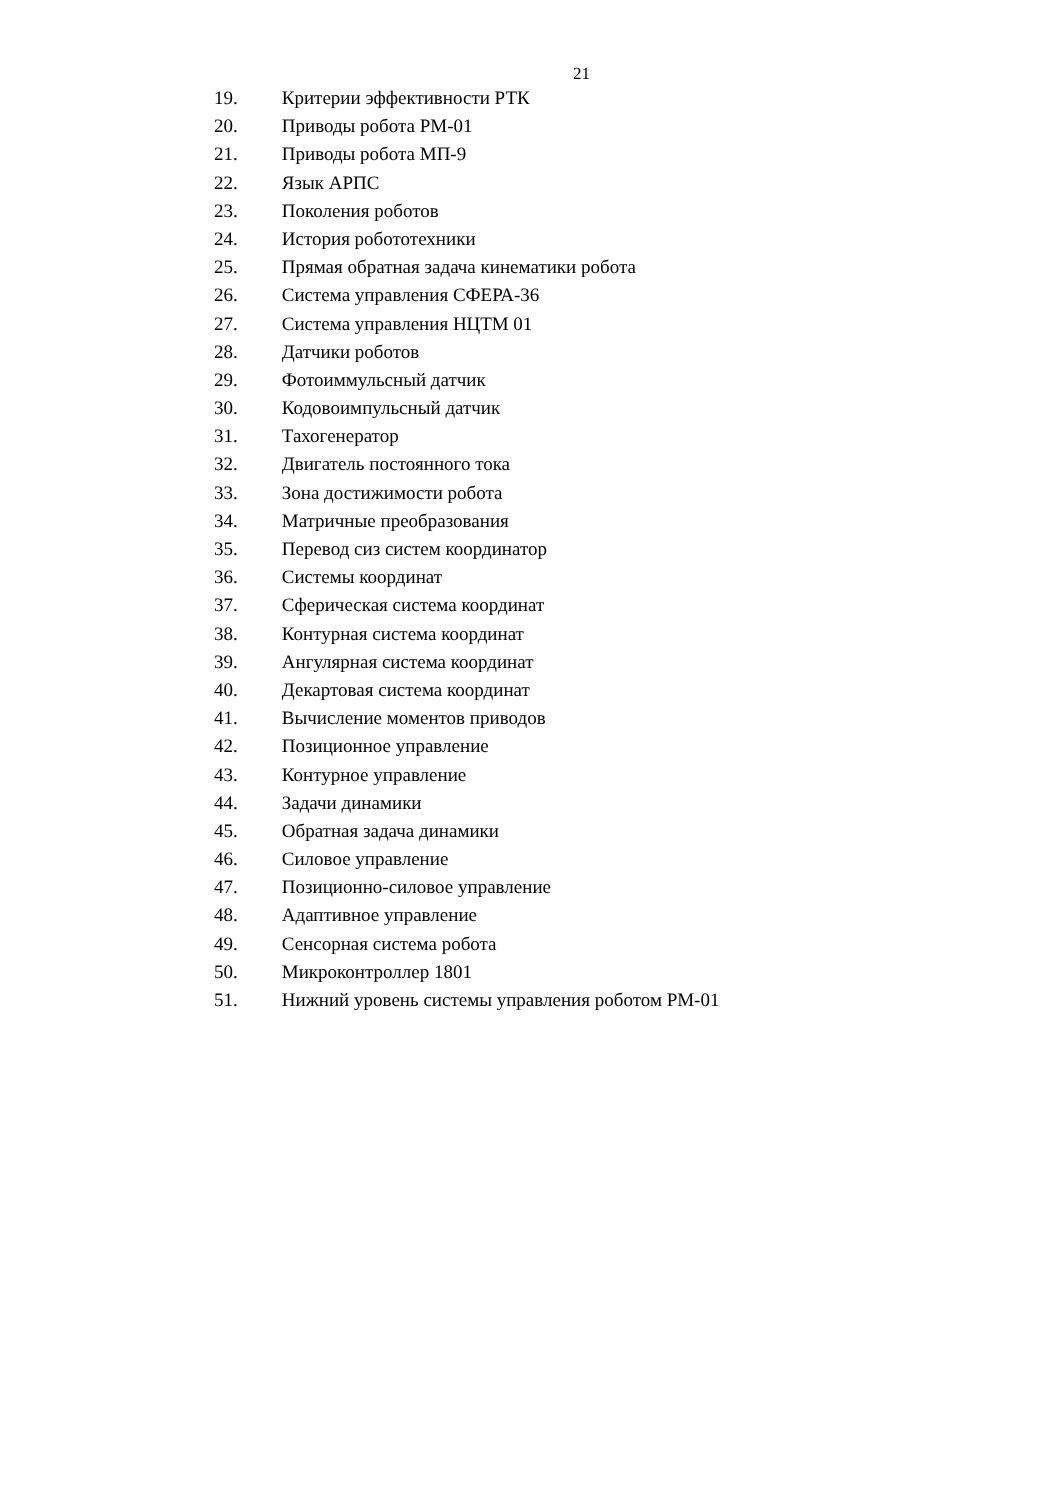21
19. Критерии эффективности РТК
20. Приводы робота РМ-01
21. Приводы робота МП-9
22. Язык АРПС
23. Поколения роботов
24. История робототехники
25. Прямая обратная задача кинематики робота
26. Система управления СФЕРА-36
27. Система управления НЦТМ 01
28. Датчики роботов
29. Фотоиммульсный датчик
30. Кодовоимпульсный датчик
31. Тахогенератор
32. Двигатель постоянного тока
33. Зона достижимости робота
34. Матричные преобразования
35. Перевод сиз систем координатор
36. Системы координат
37. Сферическая система координат
38. Контурная система координат
39. Ангулярная система координат
40. Декартовая система координат
41. Вычисление моментов приводов
42. Позиционное управление
43. Контурное управление
44. Задачи динамики
45. Обратная задача динамики
46. Силовое управление
47. Позиционно-силовое управление
48. Адаптивное управление
49. Сенсорная система робота
50. Микроконтроллер 1801
51. Нижний уровень системы управления роботом РМ-01